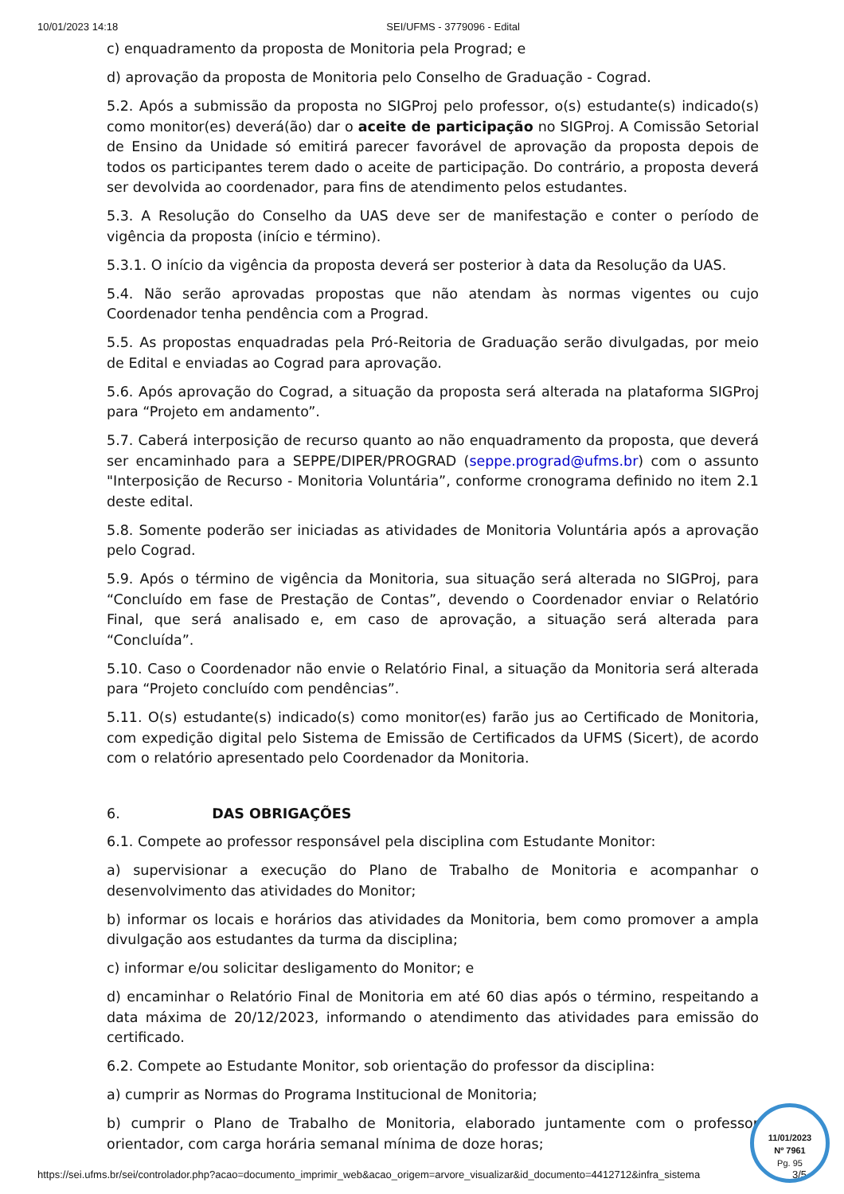10/01/2023 14:18 SEI/UFMS - 3779096 - Edital
c) enquadramento da proposta de Monitoria pela Prograd; e
d) aprovação da proposta de Monitoria pelo Conselho de Graduação - Cograd.
5.2. Após a submissão da proposta no SIGProj pelo professor, o(s) estudante(s) indicado(s) como monitor(es) deverá(ão) dar o aceite de participação no SIGProj. A Comissão Setorial de Ensino da Unidade só emitirá parecer favorável de aprovação da proposta depois de todos os participantes terem dado o aceite de participação. Do contrário, a proposta deverá ser devolvida ao coordenador, para fins de atendimento pelos estudantes.
5.3. A Resolução do Conselho da UAS deve ser de manifestação e conter o período de vigência da proposta (início e término).
5.3.1. O início da vigência da proposta deverá ser posterior à data da Resolução da UAS.
5.4. Não serão aprovadas propostas que não atendam às normas vigentes ou cujo Coordenador tenha pendência com a Prograd.
5.5. As propostas enquadradas pela Pró-Reitoria de Graduação serão divulgadas, por meio de Edital e enviadas ao Cograd para aprovação.
5.6. Após aprovação do Cograd, a situação da proposta será alterada na plataforma SIGProj para “Projeto em andamento”.
5.7. Caberá interposição de recurso quanto ao não enquadramento da proposta, que deverá ser encaminhado para a SEPPE/DIPER/PROGRAD (seppe.prograd@ufms.br) com o assunto "Interposição de Recurso - Monitoria Voluntária”, conforme cronograma definido no item 2.1 deste edital.
5.8. Somente poderão ser iniciadas as atividades de Monitoria Voluntária após a aprovação pelo Cograd.
5.9. Após o término de vigência da Monitoria, sua situação será alterada no SIGProj, para “Concluído em fase de Prestação de Contas”, devendo o Coordenador enviar o Relatório Final, que será analisado e, em caso de aprovação, a situação será alterada para “Concluída”.
5.10. Caso o Coordenador não envie o Relatório Final, a situação da Monitoria será alterada para “Projeto concluído com pendências”.
5.11. O(s) estudante(s) indicado(s) como monitor(es) farão jus ao Certificado de Monitoria, com expedição digital pelo Sistema de Emissão de Certificados da UFMS (Sicert), de acordo com o relatório apresentado pelo Coordenador da Monitoria.
6. DAS OBRIGAÇÕES
6.1. Compete ao professor responsável pela disciplina com Estudante Monitor:
a) supervisionar a execução do Plano de Trabalho de Monitoria e acompanhar o desenvolvimento das atividades do Monitor;
b) informar os locais e horários das atividades da Monitoria, bem como promover a ampla divulgação aos estudantes da turma da disciplina;
c) informar e/ou solicitar desligamento do Monitor; e
d) encaminhar o Relatório Final de Monitoria em até 60 dias após o término, respeitando a data máxima de 20/12/2023, informando o atendimento das atividades para emissão do certificado.
6.2. Compete ao Estudante Monitor, sob orientação do professor da disciplina:
a) cumprir as Normas do Programa Institucional de Monitoria;
b) cumprir o Plano de Trabalho de Monitoria, elaborado juntamente com o professor orientador, com carga horária semanal mínima de doze horas;
https://sei.ufms.br/sei/controlador.php?acao=documento_imprimir_web&acao_origem=arvore_visualizar&id_documento=4412712&infra_sistema 3/5
11/01/2023
Nº 7961
Pg. 95